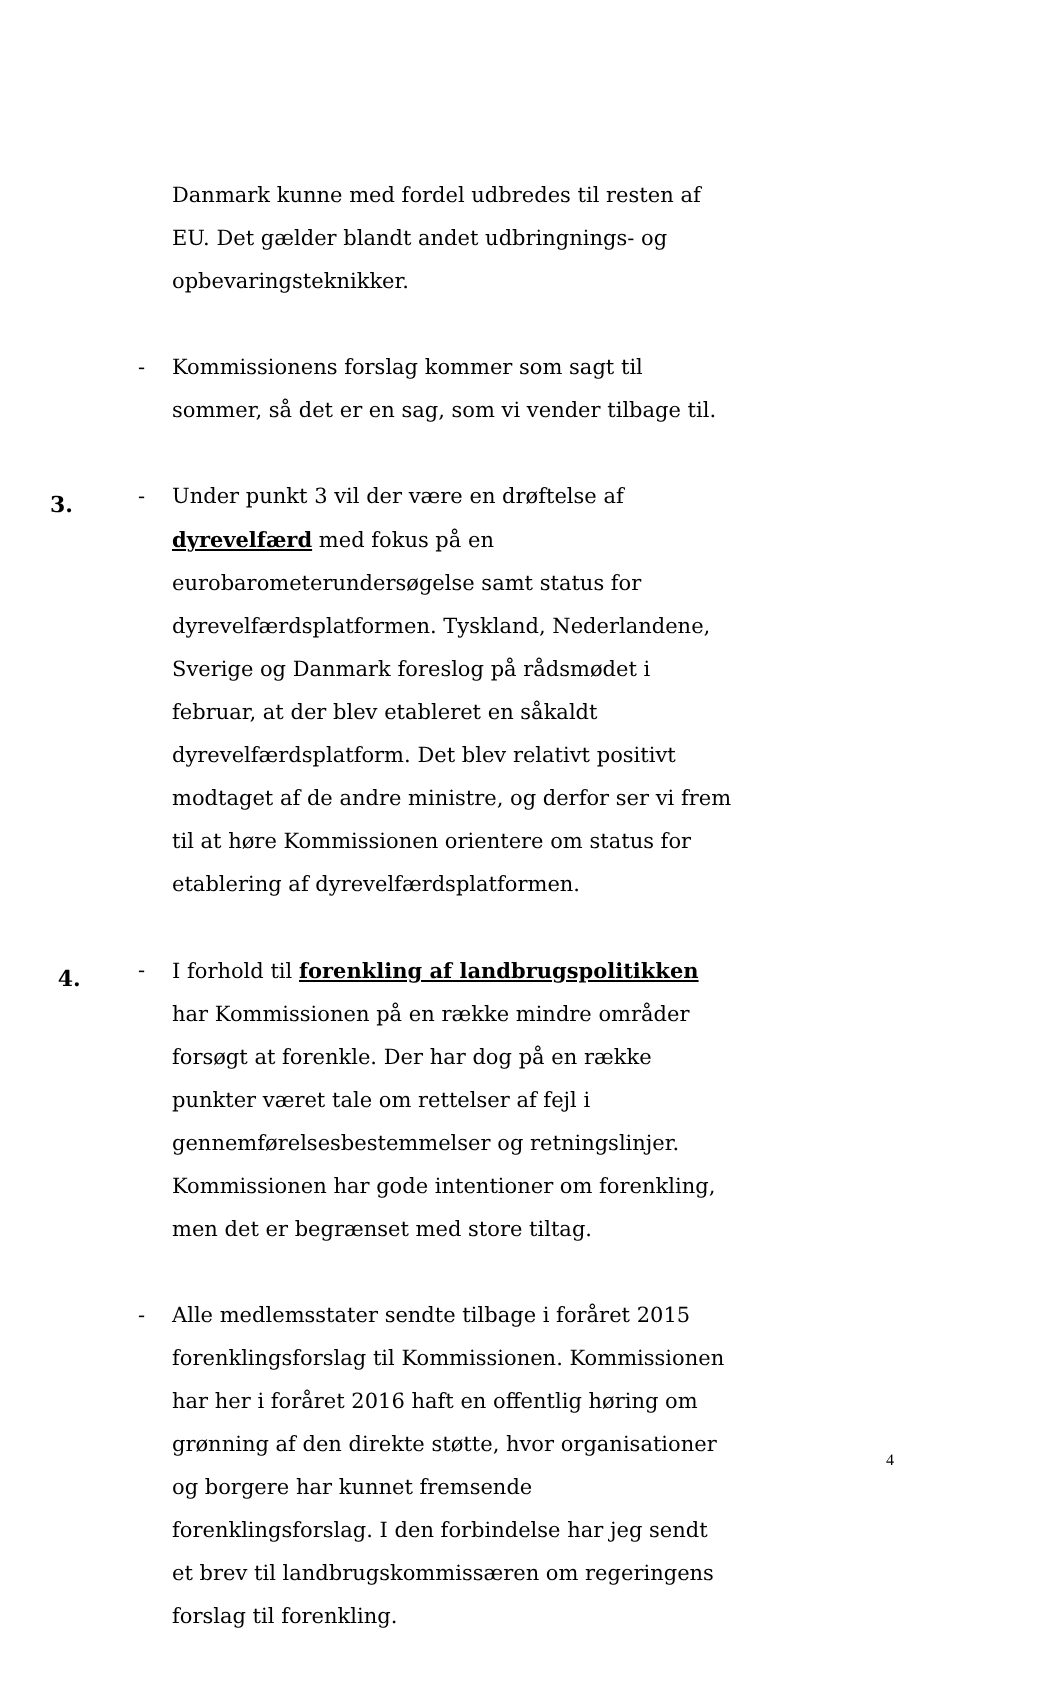Danmark kunne med fordel udbredes til resten af EU. Det gælder blandt andet udbringnings- og opbevaringsteknikker.
- Kommissionens forslag kommer som sagt til sommer, så det er en sag, som vi vender tilbage til.
3.
- Under punkt 3 vil der være en drøftelse af dyrevelfærd med fokus på en eurobarometerundersøgelse samt status for dyrevelfærdsplatformen. Tyskland, Nederlandene, Sverige og Danmark foreslog på rådsmødet i februar, at der blev etableret en såkaldt dyrevelfærdsplatform. Det blev relativt positivt modtaget af de andre ministre, og derfor ser vi frem til at høre Kommissionen orientere om status for etablering af dyrevelfærdsplatformen.
4.
- I forhold til forenkling af landbrugspolitikken har Kommissionen på en række mindre områder forsøgt at forenkle. Der har dog på en række punkter været tale om rettelser af fejl i gennemførelsesbestemmelser og retningslinjer. Kommissionen har gode intentioner om forenkling, men det er begrænset med store tiltag.
- Alle medlemsstater sendte tilbage i foråret 2015 forenklingsforslag til Kommissionen. Kommissionen har her i foråret 2016 haft en offentlig høring om grønning af den direkte støtte, hvor organisationer og borgere har kunnet fremsende forenklingsforslag. I den forbindelse har jeg sendt et brev til landbrugskommissæren om regeringens forslag til forenkling.
4